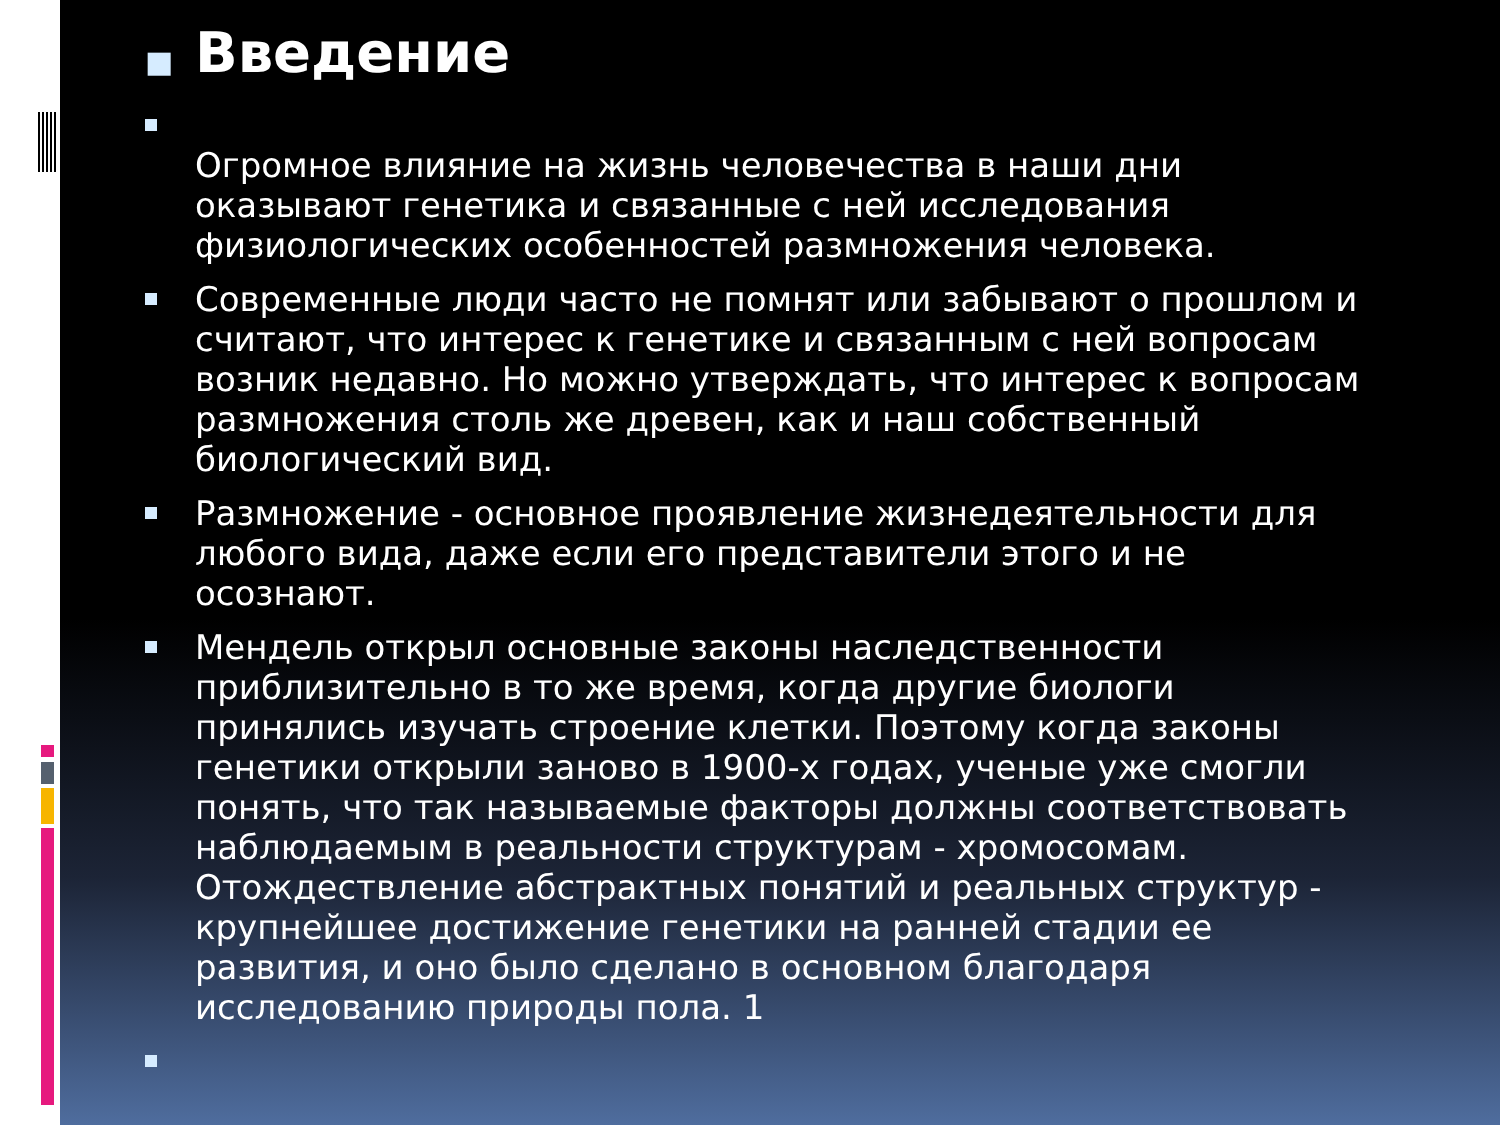■ Введение
Огромное влияние на жизнь человечества в наши дни оказывают генетика и связанные с ней исследования физиологических особенностей размножения человека.
Современные люди часто не помнят или забывают о прошлом и считают, что интерес к генетике и связанным с ней вопросам возник недавно. Но можно утверждать, что интерес к вопросам размножения столь же древен, как и наш собственный биологический вид.
Размножение - основное проявление жизнедеятельности для любого вида, даже если его представители этого и не осознают.
Мендель открыл основные законы наследственности приблизительно в то же время, когда другие биологи принялись изучать строение клетки. Поэтому когда законы генетики открыли заново в 1900-х годах, ученые уже смогли понять, что так называемые факторы должны соответствовать наблюдаемым в реальности структурам - хромосомам. Отождествление абстрактных понятий и реальных структур - крупнейшее достижение генетики на ранней стадии ее развития, и оно было сделано в основном благодаря исследованию природы пола. 1